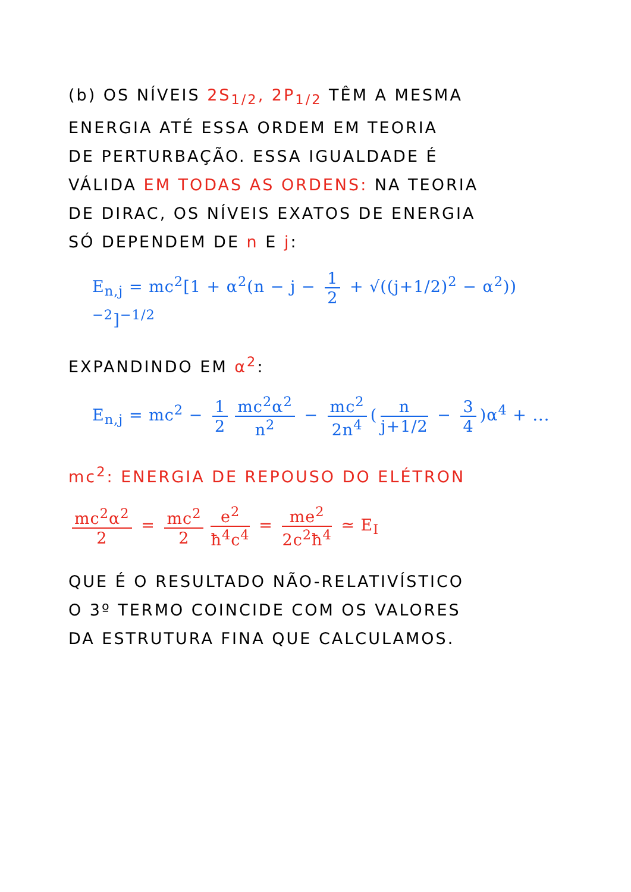(b) OS NÍVEIS 2S<sub>1/2</sub>, 2P<sub>1/2</sub> TÊM A MESMA
ENERGIA ATÉ ESSA ORDEM EM TEORIA
DE PERTURBAÇÃO. ESSA IGUALDADE É
VÁLIDA EM TODAS AS ORDENS: NA TEORIA
DE DIRAC, OS NÍVEIS EXATOS DE ENERGIA
SÓ DEPENDEM DE n E j:
E<sub>n,j</sub> = mc<sup>2</sup>[1 + α<sup>2</sup>(n − j − 1 2 + √((j+1/2)<sup>2</sup> − α<sup>2</sup>))<sup>−2</sup>]<sup>−1/2</sup>
EXPANDINDO EM α<sup>2</sup>:
E<sub>n,j</sub> = mc<sup>2</sup> − 1 2 mc<sup>2</sup>α<sup>2</sup> n<sup>2</sup> − mc<sup>2</sup> 2n<sup>4</sup> (n j+1/2 − 3 4)α<sup>4</sup> + ...
mc<sup>2</sup>: ENERGIA DE REPOUSO DO ELÉTRON
mc<sup>2</sup>α<sup>2</sup> 2 = mc<sup>2</sup> 2 e<sup>2</sup> ħ<sup>4</sup>c<sup>4</sup> = me<sup>2</sup> 2c<sup>2</sup>ħ<sup>4</sup> ≃ E<sub>I</sub>
QUE É O RESULTADO NÃO-RELATIVÍSTICO
O 3º TERMO COINCIDE COM OS VALORES
DA ESTRUTURA FINA QUE CALCULAMOS.